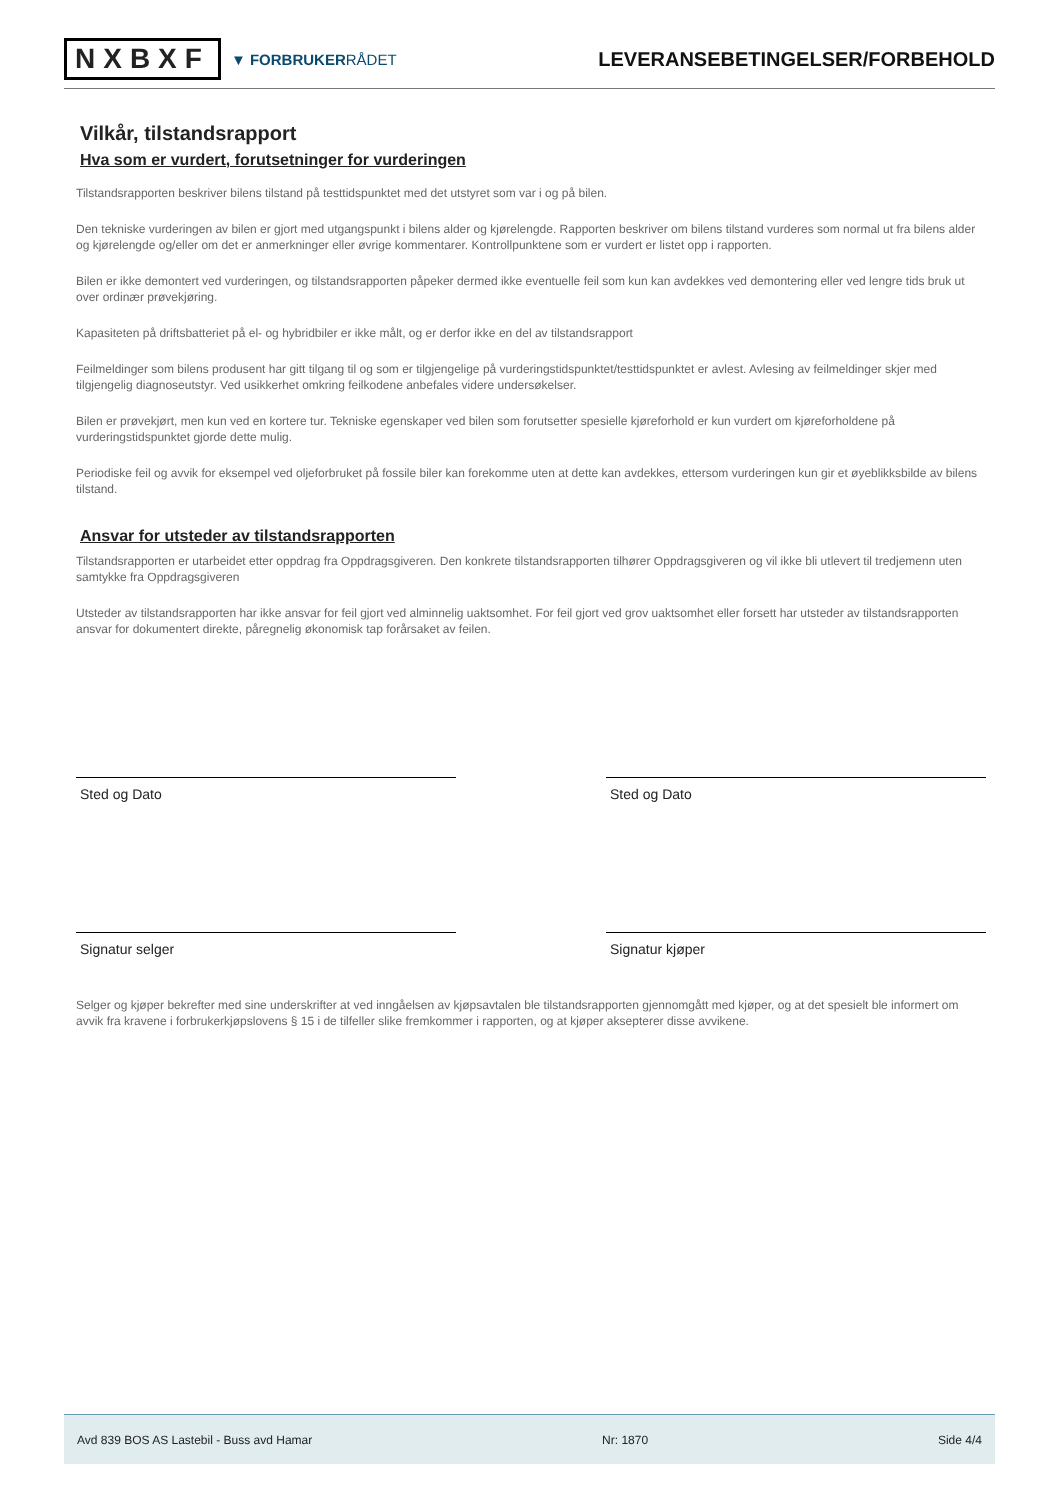NXBXF
▼ FORBRUKERRÅDET
LEVERANSEBETINGELSER/FORBEHOLD
Vilkår, tilstandsrapport
Hva som er vurdert, forutsetninger for vurderingen
Tilstandsrapporten beskriver bilens tilstand på testtidspunktet med det utstyret som var i og på bilen.
Den tekniske vurderingen av bilen er gjort med utgangspunkt i bilens alder og kjørelengde. Rapporten beskriver om bilens tilstand vurderes som normal ut fra bilens alder og kjørelengde og/eller om det er anmerkninger eller øvrige kommentarer. Kontrollpunktene som er vurdert er listet opp i rapporten.
Bilen er ikke demontert ved vurderingen, og tilstandsrapporten påpeker dermed ikke eventuelle feil som kun kan avdekkes ved demontering eller ved lengre tids bruk ut over ordinær prøvekjøring.
Kapasiteten på driftsbatteriet på el- og hybridbiler er ikke målt, og er derfor ikke en del av tilstandsrapport
Feilmeldinger som bilens produsent har gitt tilgang til og som er tilgjengelige på vurderingstidspunktet/testtidspunktet er avlest. Avlesing av feilmeldinger skjer med tilgjengelig diagnoseutstyr. Ved usikkerhet omkring feilkodene anbefales videre undersøkelser.
Bilen er prøvekjørt, men kun ved en kortere tur. Tekniske egenskaper ved bilen som forutsetter spesielle kjøreforhold er kun vurdert om kjøreforholdene på vurderingstidspunktet gjorde dette mulig.
Periodiske feil og avvik for eksempel ved oljeforbruket på fossile biler kan forekomme uten at dette kan avdekkes, ettersom vurderingen kun gir et øyeblikksbilde av bilens tilstand.
Ansvar for utsteder av tilstandsrapporten
Tilstandsrapporten er utarbeidet etter oppdrag fra Oppdragsgiveren. Den konkrete tilstandsrapporten tilhører Oppdragsgiveren og vil ikke bli utlevert til tredjemenn uten samtykke fra Oppdragsgiveren
Utsteder av tilstandsrapporten har ikke ansvar for feil gjort ved alminnelig uaktsomhet. For feil gjort ved grov uaktsomhet eller forsett har utsteder av tilstandsrapporten ansvar for dokumentert direkte, påregnelig økonomisk tap forårsaket av feilen.
Sted og Dato
Signatur selger
Sted og Dato
Signatur kjøper
Selger og kjøper bekrefter med sine underskrifter at ved inngåelsen av kjøpsavtalen ble tilstandsrapporten gjennomgått med kjøper, og at det spesielt ble informert om avvik fra kravene i forbrukerkjøpslovens § 15 i de tilfeller slike fremkommer i rapporten, og at kjøper aksepterer disse avvikene.
Avd 839 BOS AS Lastebil - Buss avd Hamar Nr: 1870 Side 4/4